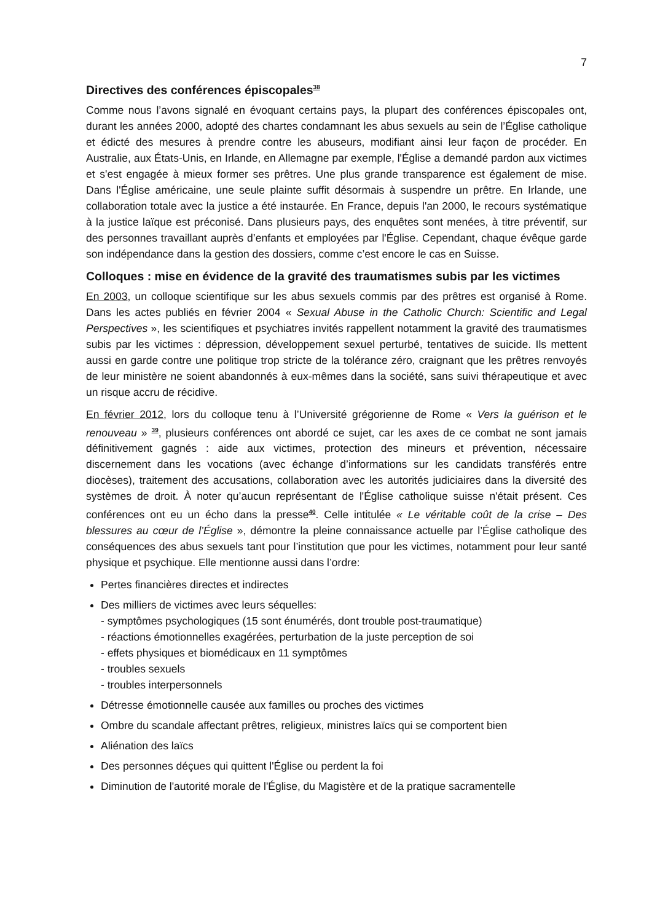7
Directives des conférences épiscopales<sup>38</sup>
Comme nous l’avons signalé en évoquant certains pays, la plupart des conférences épiscopales ont, durant les années 2000, adopté des chartes condamnant les abus sexuels au sein de l’Église catholique et édicté des mesures à prendre contre les abuseurs, modifiant ainsi leur façon de procéder. En Australie, aux États-Unis, en Irlande, en Allemagne par exemple, l'Église a demandé pardon aux victimes et s'est engagée à mieux former ses prêtres. Une plus grande transparence est également de mise. Dans l'Église américaine, une seule plainte suffit désormais à suspendre un prêtre. En Irlande, une collaboration totale avec la justice a été instaurée. En France, depuis l'an 2000, le recours systématique à la justice laïque est préconisé. Dans plusieurs pays, des enquêtes sont menées, à titre préventif, sur des personnes travaillant auprès d’enfants et employées par l'Église. Cependant, chaque évêque garde son indépendance dans la gestion des dossiers, comme c’est encore le cas en Suisse.
Colloques : mise en évidence de la gravité des traumatismes subis par les victimes
En 2003, un colloque scientifique sur les abus sexuels commis par des prêtres est organisé à Rome. Dans les actes publiés en février 2004 « Sexual Abuse in the Catholic Church: Scientific and Legal Perspectives », les scientifiques et psychiatres invités rappellent notamment la gravité des traumatismes subis par les victimes : dépression, développement sexuel perturbé, tentatives de suicide. Ils mettent aussi en garde contre une politique trop stricte de la tolérance zéro, craignant que les prêtres renvoyés de leur ministère ne soient abandonnés à eux-mêmes dans la société, sans suivi thérapeutique et avec un risque accru de récidive.
En février 2012, lors du colloque tenu à l’Université grégorienne de Rome « Vers la guérison et le renouveau » <sup>39</sup>, plusieurs conférences ont abordé ce sujet, car les axes de ce combat ne sont jamais définitivement gagnés : aide aux victimes, protection des mineurs et prévention, nécessaire discernement dans les vocations (avec échange d’informations sur les candidats transférés entre diocèses), traitement des accusations, collaboration avec les autorités judiciaires dans la diversité des systèmes de droit. À noter qu’aucun représentant de l'Église catholique suisse n'était présent. Ces conférences ont eu un écho dans la presse<sup>40</sup>. Celle intitulée « Le véritable coût de la crise – Des blessures au cœur de l’Église », démontre la pleine connaissance actuelle par l’Église catholique des conséquences des abus sexuels tant pour l’institution que pour les victimes, notamment pour leur santé physique et psychique. Elle mentionne aussi dans l’ordre:
Pertes financières directes et indirectes
Des milliers de victimes avec leurs séquelles:
- symptômes psychologiques (15 sont énumérés, dont trouble post-traumatique)
- réactions émotionnelles exagérées, perturbation de la juste perception de soi
- effets physiques et biomédicaux en 11 symptômes
- troubles sexuels
- troubles interpersonnels
Détresse émotionnelle causée aux familles ou proches des victimes
Ombre du scandale affectant prêtres, religieux, ministres laïcs qui se comportent bien
Aliénation des laïcs
Des personnes déçues qui quittent l'Église ou perdent la foi
Diminution de l'autorité morale de l'Église, du Magistère et de la pratique sacramentelle